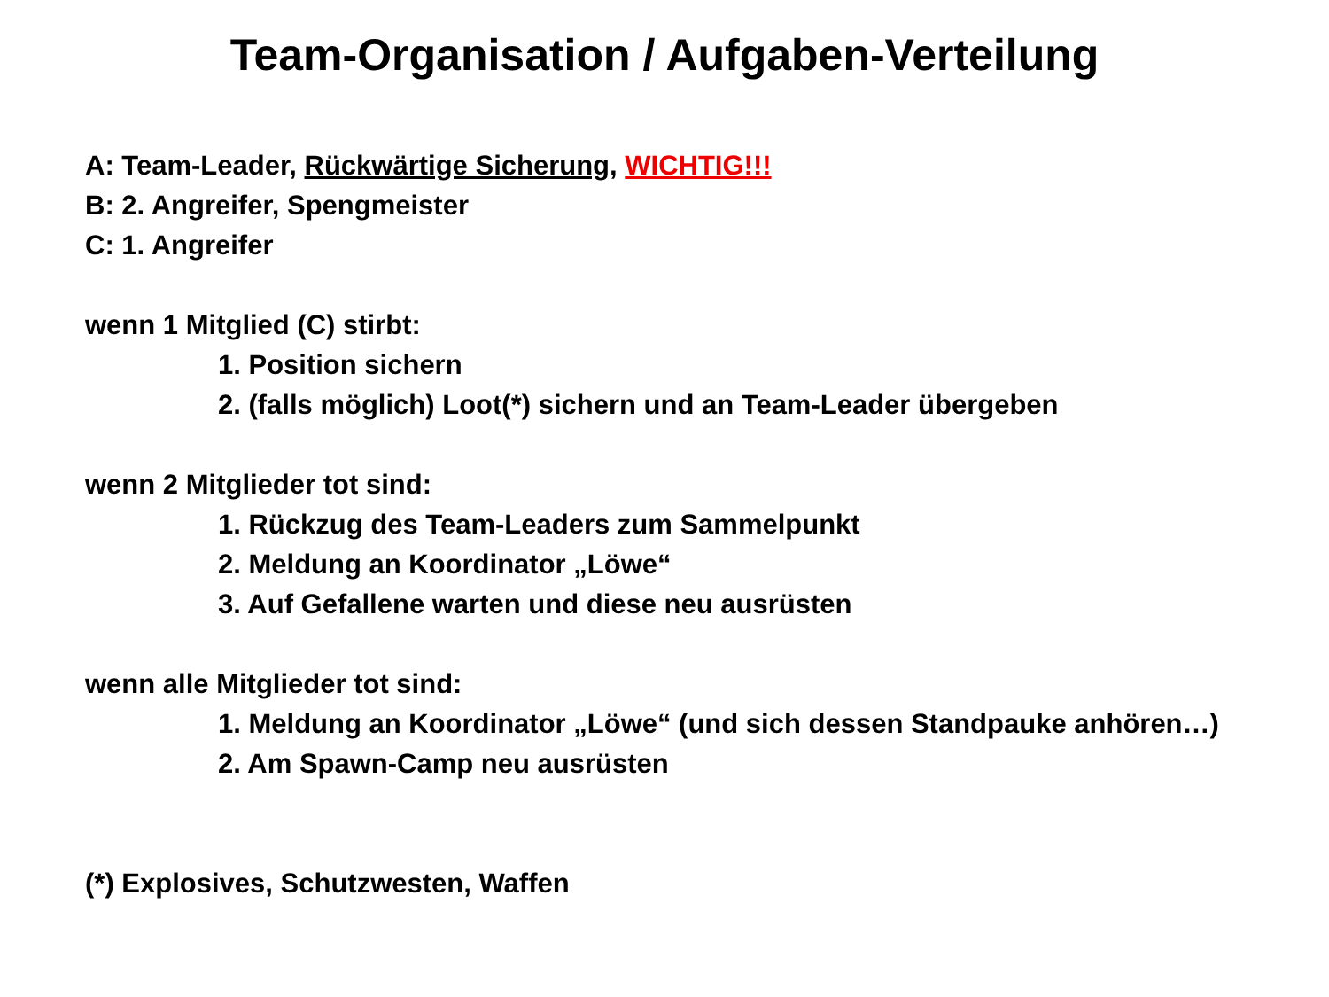Team-Organisation / Aufgaben-Verteilung
A: Team-Leader, Rückwärtige Sicherung, WICHTIG!!!
B: 2. Angreifer, Spengmeister
C: 1. Angreifer
wenn 1 Mitglied (C) stirbt:
1. Position sichern
2. (falls möglich) Loot(*) sichern und an Team-Leader übergeben
wenn 2 Mitglieder tot sind:
1. Rückzug des Team-Leaders zum Sammelpunkt
2. Meldung an Koordinator „Löwe“
3. Auf Gefallene warten und diese neu ausrüsten
wenn alle Mitglieder tot sind:
1. Meldung an Koordinator „Löwe“ (und sich dessen Standpauke anhören…)
2. Am Spawn-Camp neu ausrüsten
(*) Explosives, Schutzwesten, Waffen